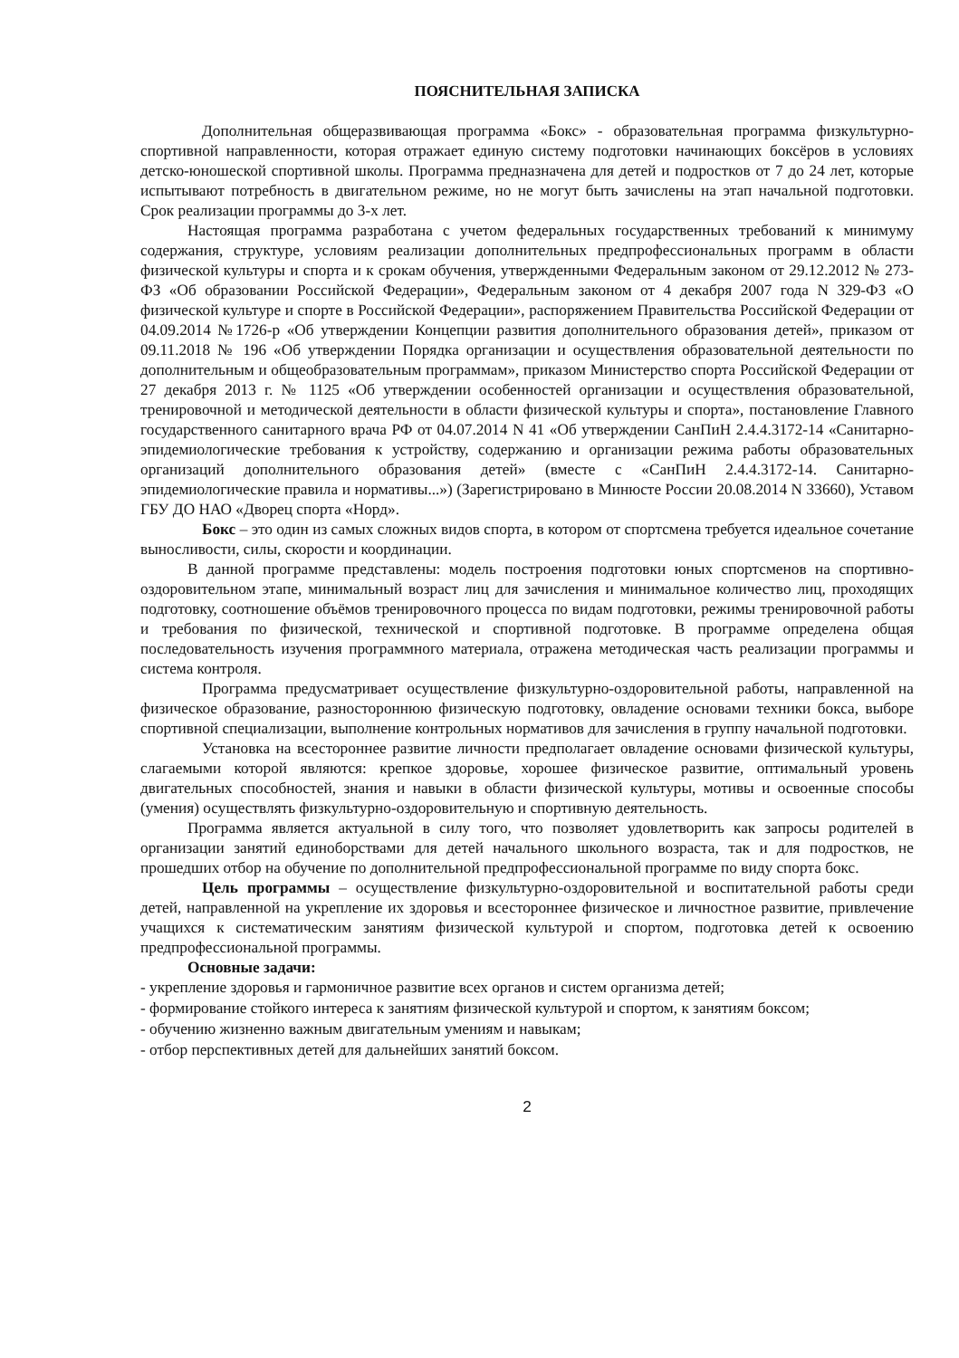ПОЯСНИТЕЛЬНАЯ ЗАПИСКА
Дополнительная общеразвивающая программа «Бокс» - образовательная программа физкультурно-спортивной направленности, которая отражает единую систему подготовки начинающих боксёров в условиях детско-юношеской спортивной школы. Программа предназначена для детей и подростков от 7 до 24 лет, которые испытывают потребность в двигательном режиме, но не могут быть зачислены на этап начальной подготовки. Срок реализации программы до 3-х лет.
Настоящая программа разработана с учетом федеральных государственных требований к минимуму содержания, структуре, условиям реализации дополнительных предпрофессиональных программ в области физической культуры и спорта и к срокам обучения, утвержденными Федеральным законом от 29.12.2012 № 273-ФЗ «Об образовании Российской Федерации», Федеральным законом от 4 декабря 2007 года N 329-ФЗ «О физической культуре и спорте в Российской Федерации», распоряжением Правительства Российской Федерации от 04.09.2014 №1726-р «Об утверждении Концепции развития дополнительного образования детей», приказом от 09.11.2018 № 196 «Об утверждении Порядка организации и осуществления образовательной деятельности по дополнительным и общеобразовательным программам», приказом Министерство спорта Российской Федерации от 27 декабря 2013 г. № 1125 «Об утверждении особенностей организации и осуществления образовательной, тренировочной и методической деятельности в области физической культуры и спорта», постановление Главного государственного санитарного врача РФ от 04.07.2014 N 41 «Об утверждении СанПиН 2.4.4.3172-14 «Санитарно-эпидемиологические требования к устройству, содержанию и организации режима работы образовательных организаций дополнительного образования детей» (вместе с «СанПиН 2.4.4.3172-14. Санитарно-эпидемиологические правила и нормативы...») (Зарегистрировано в Минюсте России 20.08.2014 N 33660), Уставом ГБУ ДО НАО «Дворец спорта «Норд».
Бокс – это один из самых сложных видов спорта, в котором от спортсмена требуется идеальное сочетание выносливости, силы, скорости и координации.
В данной программе представлены: модель построения подготовки юных спортсменов на спортивно-оздоровительном этапе, минимальный возраст лиц для зачисления и минимальное количество лиц, проходящих подготовку, соотношение объёмов тренировочного процесса по видам подготовки, режимы тренировочной работы и требования по физической, технической и спортивной подготовке. В программе определена общая последовательность изучения программного материала, отражена методическая часть реализации программы и система контроля.
Программа предусматривает осуществление физкультурно-оздоровительной работы, направленной на физическое образование, разностороннюю физическую подготовку, овладение основами техники бокса, выборе спортивной специализации, выполнение контрольных нормативов для зачисления в группу начальной подготовки.
Установка на всестороннее развитие личности предполагает овладение основами физической культуры, слагаемыми которой являются: крепкое здоровье, хорошее физическое развитие, оптимальный уровень двигательных способностей, знания и навыки в области физической культуры, мотивы и освоенные способы (умения) осуществлять физкультурно-оздоровительную и спортивную деятельность.
Программа является актуальной в силу того, что позволяет удовлетворить как запросы родителей в организации занятий единоборствами для детей начального школьного возраста, так и для подростков, не прошедших отбор на обучение по дополнительной предпрофессиональной программе по виду спорта бокс.
Цель программы – осуществление физкультурно-оздоровительной и воспитательной работы среди детей, направленной на укрепление их здоровья и всестороннее физическое и личностное развитие, привлечение учащихся к систематическим занятиям физической культурой и спортом, подготовка детей к освоению предпрофессиональной программы.
Основные задачи:
- укрепление здоровья и гармоничное развитие всех органов и систем организма детей;
- формирование стойкого интереса к занятиям физической культурой и спортом, к занятиям боксом;
- обучению жизненно важным двигательным умениям и навыкам;
- отбор перспективных детей для дальнейших занятий боксом.
2